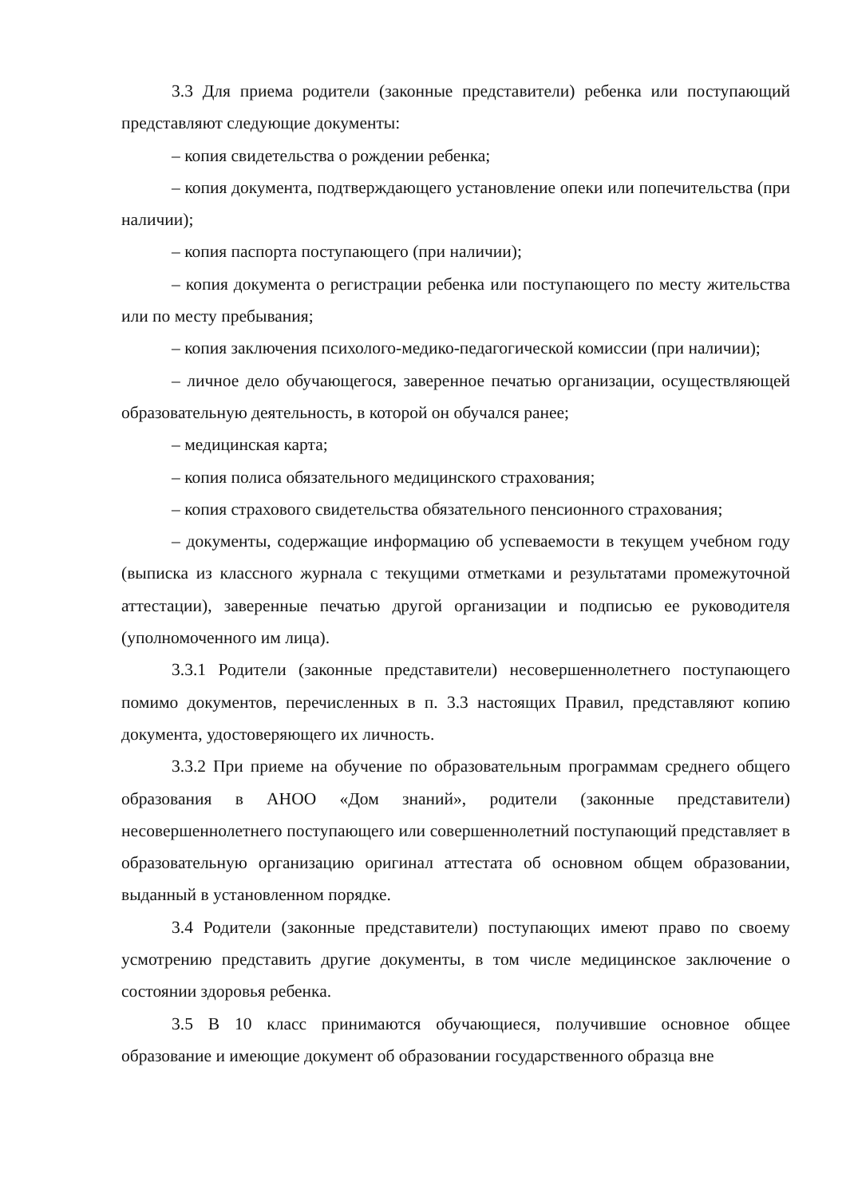3.3 Для приема родители (законные представители) ребенка или поступающий представляют следующие документы:
– копия свидетельства о рождении ребенка;
– копия документа, подтверждающего установление опеки или попечительства (при наличии);
– копия паспорта поступающего (при наличии);
– копия документа о регистрации ребенка или поступающего по месту жительства или по месту пребывания;
– копия заключения психолого-медико-педагогической комиссии (при наличии);
– личное дело обучающегося, заверенное печатью организации, осуществляющей образовательную деятельность, в которой он обучался ранее;
– медицинская карта;
– копия полиса обязательного медицинского страхования;
– копия страхового свидетельства обязательного пенсионного страхования;
– документы, содержащие информацию об успеваемости в текущем учебном году (выписка из классного журнала с текущими отметками и результатами промежуточной аттестации), заверенные печатью другой организации и подписью ее руководителя (уполномоченного им лица).
3.3.1 Родители (законные представители) несовершеннолетнего поступающего помимо документов, перечисленных в п. 3.3 настоящих Правил, представляют копию документа, удостоверяющего их личность.
3.3.2 При приеме на обучение по образовательным программам среднего общего образования в АНОО «Дом знаний», родители (законные представители) несовершеннолетнего поступающего или совершеннолетний поступающий представляет в образовательную организацию оригинал аттестата об основном общем образовании, выданный в установленном порядке.
3.4 Родители (законные представители) поступающих имеют право по своему усмотрению представить другие документы, в том числе медицинское заключение о состоянии здоровья ребенка.
3.5 В 10 класс принимаются обучающиеся, получившие основное общее образование и имеющие документ об образовании государственного образца вне